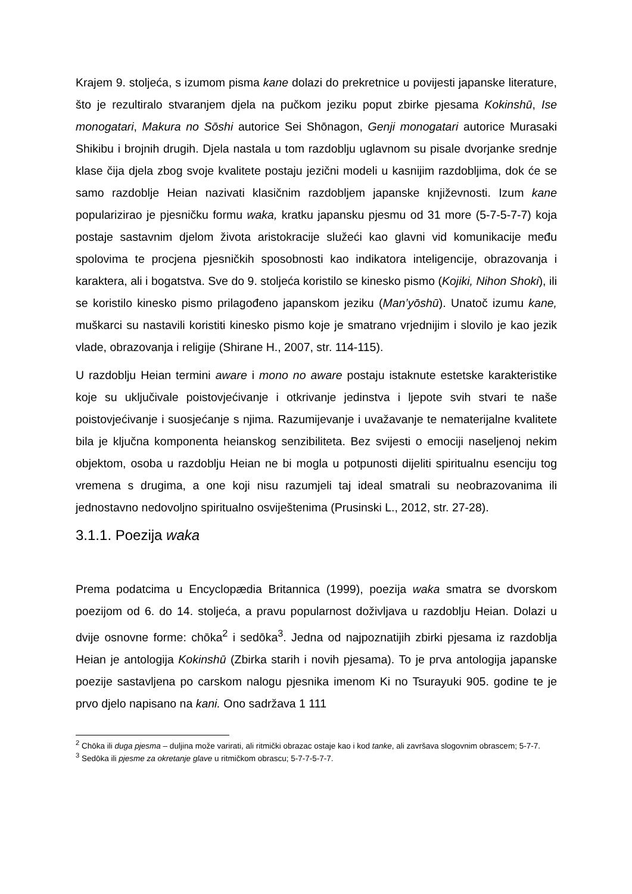Krajem 9. stoljeća, s izumom pisma kane dolazi do prekretnice u povijesti japanske literature, što je rezultiralo stvaranjem djela na pučkom jeziku poput zbirke pjesama Kokinshū, Ise monogatari, Makura no Sōshi autorice Sei Shōnagon, Genji monogatari autorice Murasaki Shikibu i brojnih drugih. Djela nastala u tom razdoblju uglavnom su pisale dvorjanke srednje klase čija djela zbog svoje kvalitete postaju jezični modeli u kasnijim razdobljima, dok će se samo razdoblje Heian nazivati klasičnim razdobljem japanske književnosti. Izum kane popularizirao je pjesničku formu waka, kratku japansku pjesmu od 31 more (5-7-5-7-7) koja postaje sastavnim djelom života aristokracije služeći kao glavni vid komunikacije među spolovima te procjena pjesničkih sposobnosti kao indikatora inteligencije, obrazovanja i karaktera, ali i bogatstva. Sve do 9. stoljeća koristilo se kinesko pismo (Kojiki, Nihon Shoki), ili se koristilo kinesko pismo prilagođeno japanskom jeziku (Man’yōshū). Unatoč izumu kane, muškarci su nastavili koristiti kinesko pismo koje je smatrano vrjednijim i slovilo je kao jezik vlade, obrazovanja i religije (Shirane H., 2007, str. 114-115).
U razdoblju Heian termini aware i mono no aware postaju istaknute estetske karakteristike koje su uključivale poistovjećivanje i otkrivanje jedinstva i ljepote svih stvari te naše poistovjećivanje i suosjećanje s njima. Razumijevanje i uvažavanje te nematerijalne kvalitete bila je ključna komponenta heianskog senzibiliteta. Bez svijesti o emociji naseljenoj nekim objektom, osoba u razdoblju Heian ne bi mogla u potpunosti dijeliti spiritualnu esenciju tog vremena s drugima, a one koji nisu razumjeli taj ideal smatrali su neobrazovanima ili jednostavno nedovoljno spiritualno osviještenima (Prusinski L., 2012, str. 27-28).
3.1.1. Poezija waka
Prema podatcima u Encyclopædia Britannica (1999), poezija waka smatra se dvorskom poezijom od 6. do 14. stoljeća, a pravu popularnost doživljava u razdoblju Heian. Dolazi u dvije osnovne forme: chōka<sup>2</sup> i sedōka<sup>3</sup>. Jedna od najpoznatijih zbirki pjesama iz razdoblja Heian je antologija Kokinshū (Zbirka starih i novih pjesama). To je prva antologija japanske poezije sastavljena po carskom nalogu pjesnika imenom Ki no Tsurayuki 905. godine te je prvo djelo napisano na kani. Ono sadržava 1 111
<sup>2</sup> Chōka ili duga pjesma – duljina može varirati, ali ritmički obrazac ostaje kao i kod tanke, ali završava slogovnim obrascem; 5-7-7.
<sup>3</sup> Sedōka ili pjesme za okretanje glave u ritmičkom obrascu; 5-7-7-5-7-7.